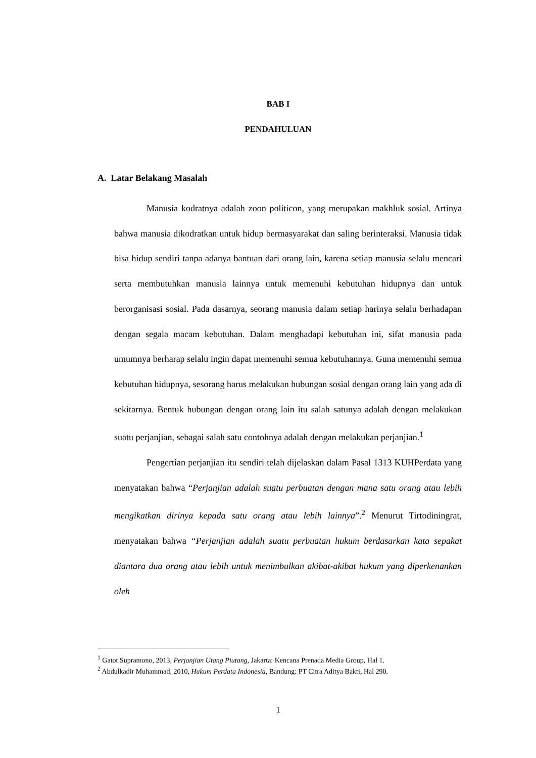BAB I
PENDAHULUAN
A. Latar Belakang Masalah
Manusia kodratnya adalah zoon politicon, yang merupakan makhluk sosial. Artinya bahwa manusia dikodratkan untuk hidup bermasyarakat dan saling berinteraksi. Manusia tidak bisa hidup sendiri tanpa adanya bantuan dari orang lain, karena setiap manusia selalu mencari serta membutuhkan manusia lainnya untuk memenuhi kebutuhan hidupnya dan untuk berorganisasi sosial. Pada dasarnya, seorang manusia dalam setiap harinya selalu berhadapan dengan segala macam kebutuhan. Dalam menghadapi kebutuhan ini, sifat manusia pada umumnya berharap selalu ingin dapat memenuhi semua kebutuhannya. Guna memenuhi semua kebutuhan hidupnya, sesorang harus melakukan hubungan sosial dengan orang lain yang ada di sekitarnya. Bentuk hubungan dengan orang lain itu salah satunya adalah dengan melakukan suatu perjanjian, sebagai salah satu contohnya adalah dengan melakukan perjanjian.<sup>1</sup>
Pengertian perjanjian itu sendiri telah dijelaskan dalam Pasal 1313 KUHPerdata yang menyatakan bahwa “Perjanjian adalah suatu perbuatan dengan mana satu orang atau lebih mengikatkan dirinya kepada satu orang atau lebih lainnya”.<sup>2</sup> Menurut Tirtodiningrat, menyatakan bahwa “Perjanjian adalah suatu perbuatan hukum berdasarkan kata sepakat diantara dua orang atau lebih untuk menimbulkan akibat-akibat hukum yang diperkenankan oleh
<sup>1</sup> Gatot Supramono, 2013, Perjanjian Utang Piutang, Jakarta: Kencana Prenada Media Group, Hal 1.
<sup>2</sup> Abdulkadir Muhammad, 2010, Hukum Perdata Indonesia, Bandung: PT Citra Aditya Bakti, Hal 290.
1